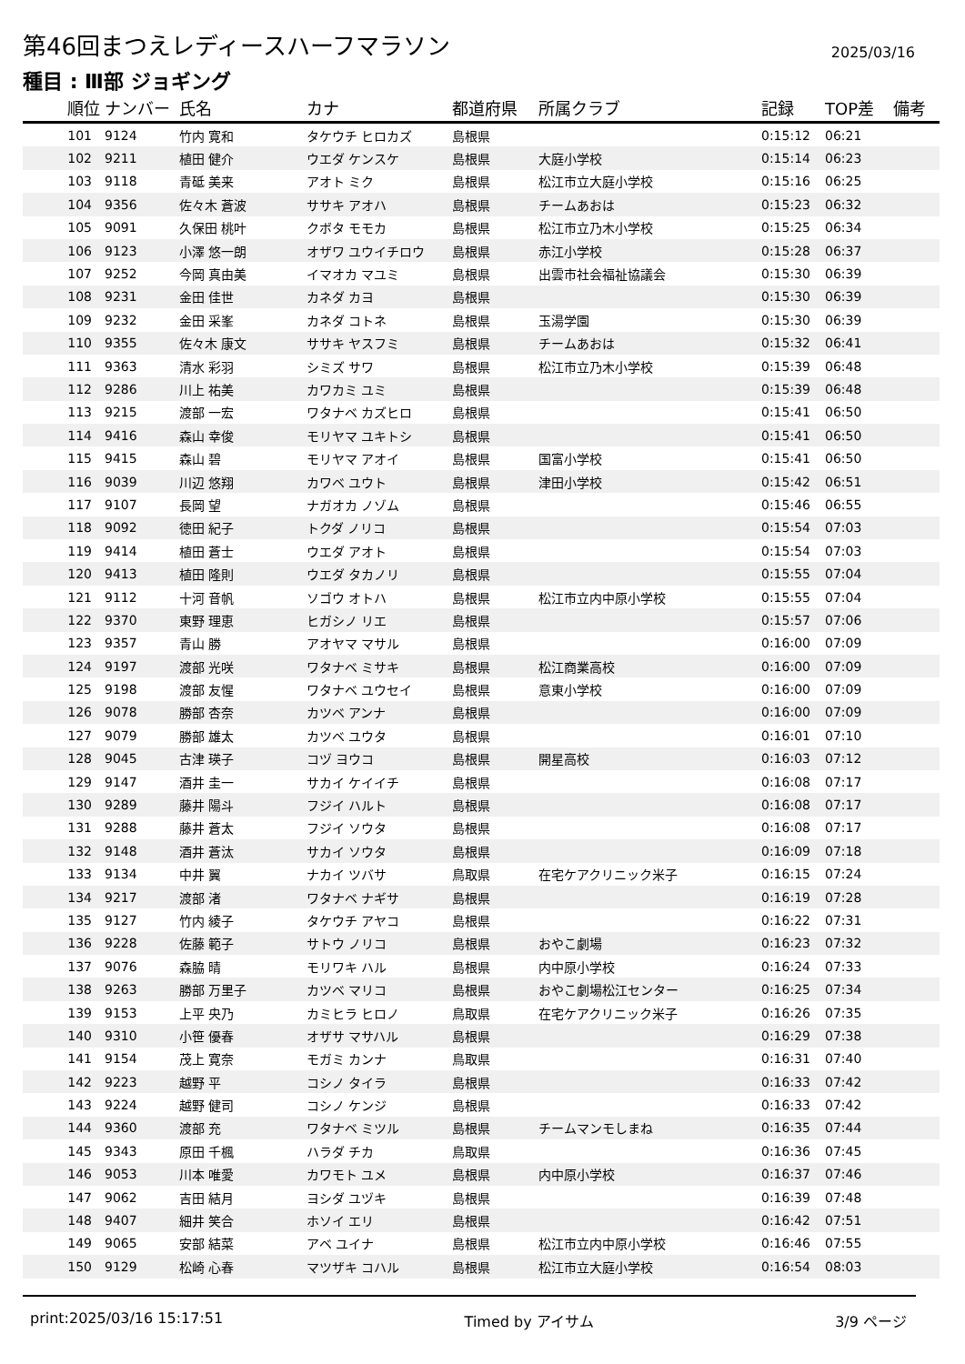第46回まつえレディースハーフマラソン
2025/03/16
種目 : Ⅲ部 ジョギング
| 順位 | ナンバー | 氏名 | カナ | 都道府県 | 所属クラブ | 記録 | TOP差 | 備考 |
| --- | --- | --- | --- | --- | --- | --- | --- | --- |
| 101 | 9124 | 竹内 寛和 | タケウチ ヒロカズ | 島根県 | | 0:15:12 | 06:21 | |
| 102 | 9211 | 植田 健介 | ウエダ ケンスケ | 島根県 | 大庭小学校 | 0:15:14 | 06:23 | |
| 103 | 9118 | 青砥 美来 | アオト ミク | 島根県 | 松江市立大庭小学校 | 0:15:16 | 06:25 | |
| 104 | 9356 | 佐々木 蒼波 | ササキ アオハ | 島根県 | チームあおは | 0:15:23 | 06:32 | |
| 105 | 9091 | 久保田 桃叶 | クボタ モモカ | 島根県 | 松江市立乃木小学校 | 0:15:25 | 06:34 | |
| 106 | 9123 | 小澤 悠一朗 | オザワ ユウイチロウ | 島根県 | 赤江小学校 | 0:15:28 | 06:37 | |
| 107 | 9252 | 今岡 真由美 | イマオカ マユミ | 島根県 | 出雲市社会福祉協議会 | 0:15:30 | 06:39 | |
| 108 | 9231 | 金田 佳世 | カネダ カヨ | 島根県 | | 0:15:30 | 06:39 | |
| 109 | 9232 | 金田 采峯 | カネダ コトネ | 島根県 | 玉湯学園 | 0:15:30 | 06:39 | |
| 110 | 9355 | 佐々木 康文 | ササキ ヤスフミ | 島根県 | チームあおは | 0:15:32 | 06:41 | |
| 111 | 9363 | 清水 彩羽 | シミズ サワ | 島根県 | 松江市立乃木小学校 | 0:15:39 | 06:48 | |
| 112 | 9286 | 川上 祐美 | カワカミ ユミ | 島根県 | | 0:15:39 | 06:48 | |
| 113 | 9215 | 渡部 一宏 | ワタナベ カズヒロ | 島根県 | | 0:15:41 | 06:50 | |
| 114 | 9416 | 森山 幸俊 | モリヤマ ユキトシ | 島根県 | | 0:15:41 | 06:50 | |
| 115 | 9415 | 森山 碧 | モリヤマ アオイ | 島根県 | 国富小学校 | 0:15:41 | 06:50 | |
| 116 | 9039 | 川辺 悠翔 | カワベ ユウト | 島根県 | 津田小学校 | 0:15:42 | 06:51 | |
| 117 | 9107 | 長岡 望 | ナガオカ ノゾム | 島根県 | | 0:15:46 | 06:55 | |
| 118 | 9092 | 徳田 紀子 | トクダ ノリコ | 島根県 | | 0:15:54 | 07:03 | |
| 119 | 9414 | 植田 蒼士 | ウエダ アオト | 島根県 | | 0:15:54 | 07:03 | |
| 120 | 9413 | 植田 隆則 | ウエダ タカノリ | 島根県 | | 0:15:55 | 07:04 | |
| 121 | 9112 | 十河 音帆 | ソゴウ オトハ | 島根県 | 松江市立内中原小学校 | 0:15:55 | 07:04 | |
| 122 | 9370 | 東野 理恵 | ヒガシノ リエ | 島根県 | | 0:15:57 | 07:06 | |
| 123 | 9357 | 青山 勝 | アオヤマ マサル | 島根県 | | 0:16:00 | 07:09 | |
| 124 | 9197 | 渡部 光咲 | ワタナベ ミサキ | 島根県 | 松江商業高校 | 0:16:00 | 07:09 | |
| 125 | 9198 | 渡部 友惺 | ワタナベ ユウセイ | 島根県 | 意東小学校 | 0:16:00 | 07:09 | |
| 126 | 9078 | 勝部 杏奈 | カツベ アンナ | 島根県 | | 0:16:00 | 07:09 | |
| 127 | 9079 | 勝部 雄太 | カツベ ユウタ | 島根県 | | 0:16:01 | 07:10 | |
| 128 | 9045 | 古津 瑛子 | コヅ ヨウコ | 島根県 | 開星高校 | 0:16:03 | 07:12 | |
| 129 | 9147 | 酒井 圭一 | サカイ ケイイチ | 島根県 | | 0:16:08 | 07:17 | |
| 130 | 9289 | 藤井 陽斗 | フジイ ハルト | 島根県 | | 0:16:08 | 07:17 | |
| 131 | 9288 | 藤井 蒼太 | フジイ ソウタ | 島根県 | | 0:16:08 | 07:17 | |
| 132 | 9148 | 酒井 蒼汰 | サカイ ソウタ | 島根県 | | 0:16:09 | 07:18 | |
| 133 | 9134 | 中井 翼 | ナカイ ツバサ | 鳥取県 | 在宅ケアクリニック米子 | 0:16:15 | 07:24 | |
| 134 | 9217 | 渡部 渚 | ワタナベ ナギサ | 島根県 | | 0:16:19 | 07:28 | |
| 135 | 9127 | 竹内 綾子 | タケウチ アヤコ | 島根県 | | 0:16:22 | 07:31 | |
| 136 | 9228 | 佐藤 範子 | サトウ ノリコ | 島根県 | おやこ劇場 | 0:16:23 | 07:32 | |
| 137 | 9076 | 森脇 晴 | モリワキ ハル | 島根県 | 内中原小学校 | 0:16:24 | 07:33 | |
| 138 | 9263 | 勝部 万里子 | カツベ マリコ | 島根県 | おやこ劇場松江センター | 0:16:25 | 07:34 | |
| 139 | 9153 | 上平 央乃 | カミヒラ ヒロノ | 鳥取県 | 在宅ケアクリニック米子 | 0:16:26 | 07:35 | |
| 140 | 9310 | 小笹 優春 | オザサ マサハル | 島根県 | | 0:16:29 | 07:38 | |
| 141 | 9154 | 茂上 寛奈 | モガミ カンナ | 鳥取県 | | 0:16:31 | 07:40 | |
| 142 | 9223 | 越野 平 | コシノ タイラ | 島根県 | | 0:16:33 | 07:42 | |
| 143 | 9224 | 越野 健司 | コシノ ケンジ | 島根県 | | 0:16:33 | 07:42 | |
| 144 | 9360 | 渡部 充 | ワタナベ ミツル | 島根県 | チームマンモしまね | 0:16:35 | 07:44 | |
| 145 | 9343 | 原田 千楓 | ハラダ チカ | 鳥取県 | | 0:16:36 | 07:45 | |
| 146 | 9053 | 川本 唯愛 | カワモト ユメ | 島根県 | 内中原小学校 | 0:16:37 | 07:46 | |
| 147 | 9062 | 吉田 結月 | ヨシダ ユヅキ | 島根県 | | 0:16:39 | 07:48 | |
| 148 | 9407 | 細井 笑合 | ホソイ エリ | 島根県 | | 0:16:42 | 07:51 | |
| 149 | 9065 | 安部 結菜 | アベ ユイナ | 島根県 | 松江市立内中原小学校 | 0:16:46 | 07:55 | |
| 150 | 9129 | 松崎 心春 | マツザキ コハル | 島根県 | 松江市立大庭小学校 | 0:16:54 | 08:03 | |
print:2025/03/16 15:17:51 Timed by アイサム 3/9 ページ